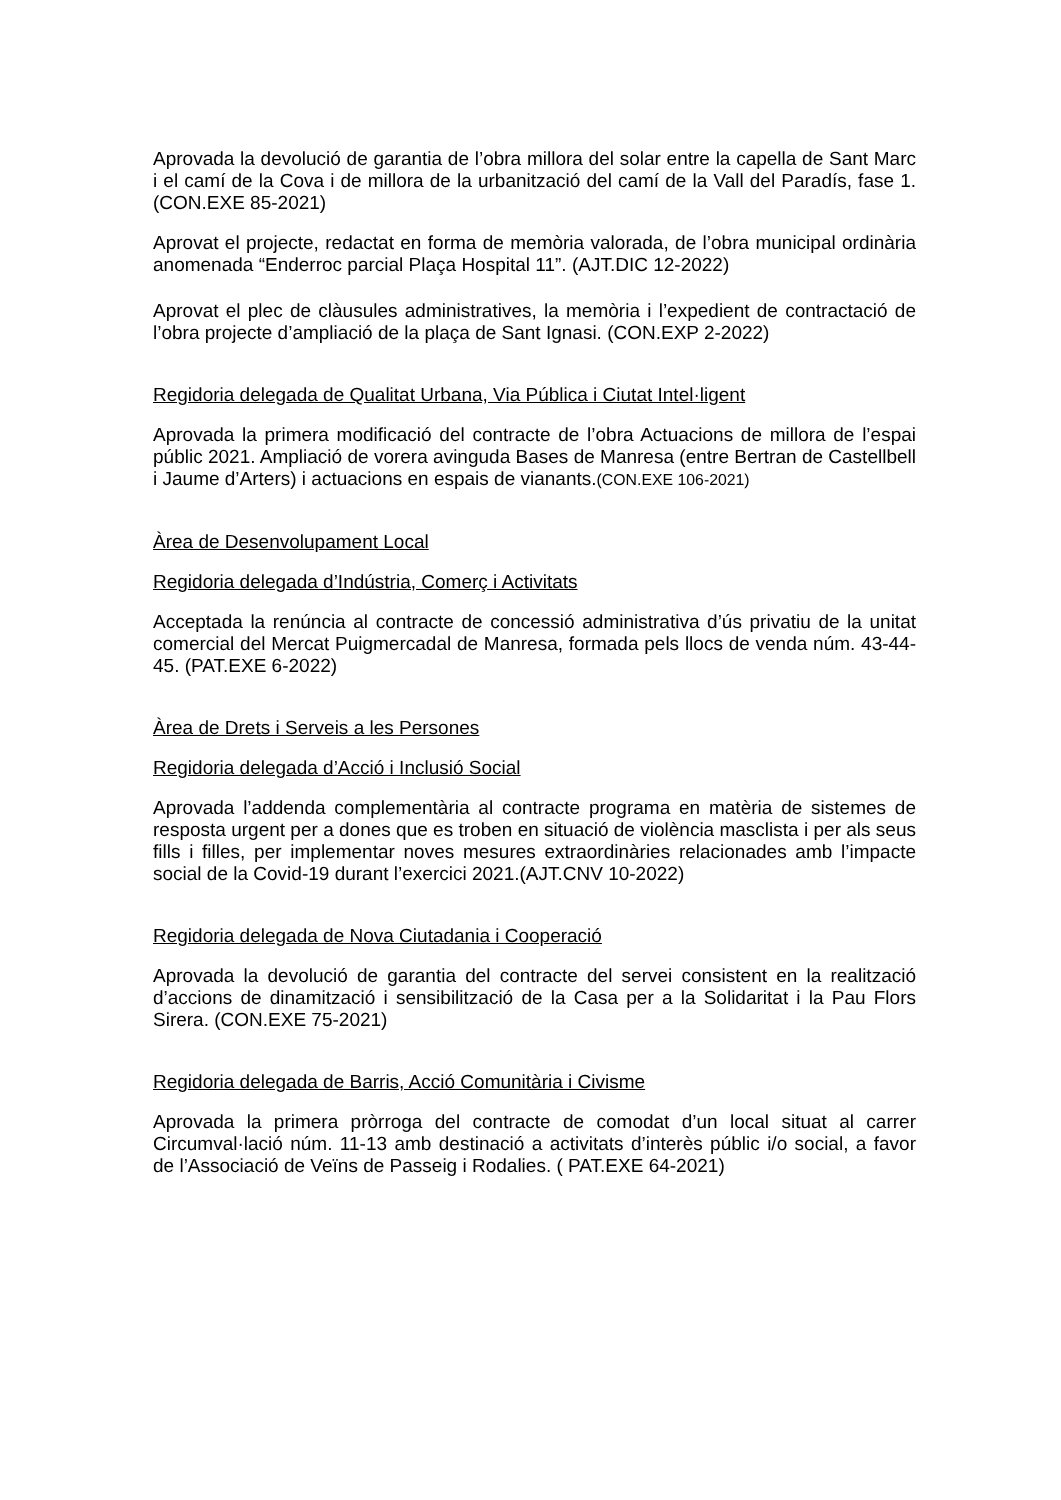Aprovada la devolució de garantia de l’obra millora del solar entre la capella de Sant Marc i el camí de la Cova i de millora de la urbanització del camí de la Vall del Paradís, fase 1.(CON.EXE 85-2021)
Aprovat el projecte, redactat en forma de memòria valorada, de l’obra municipal ordinària anomenada “Enderroc parcial Plaça Hospital 11”. (AJT.DIC 12-2022)
Aprovat el plec de clàusules administratives, la memòria i l’expedient de contractació de l’obra projecte d’ampliació de la plaça de Sant Ignasi. (CON.EXP 2-2022)
Regidoria delegada de Qualitat Urbana, Via Pública i Ciutat Intel·ligent
Aprovada la primera modificació del contracte de l’obra Actuacions de millora de l’espai públic 2021. Ampliació de vorera avinguda Bases de Manresa (entre Bertran de Castellbell i Jaume d’Arters) i actuacions en espais de vianants.(CON.EXE 106-2021)
Àrea de Desenvolupament Local
Regidoria delegada d’Indústria, Comerç i Activitats
Acceptada la renúncia al contracte de concessió administrativa d’ús privatiu de la unitat comercial del Mercat Puigmercadal de Manresa, formada pels llocs de venda núm. 43-44-45. (PAT.EXE 6-2022)
Àrea de Drets i Serveis a les Persones
Regidoria delegada d’Acció i Inclusió Social
Aprovada l’addenda complementària al contracte programa en matèria de sistemes de resposta urgent per a dones que es troben en situació de violència masclista i per als seus fills i filles, per implementar noves mesures extraordinàries relacionades amb l’impacte social de la Covid-19 durant l’exercici 2021.(AJT.CNV 10-2022)
Regidoria delegada de Nova Ciutadania i Cooperació
Aprovada la devolució de garantia del contracte del servei consistent en la realització d’accions de dinamització i sensibilització de la Casa per a la Solidaritat i la Pau Flors Sirera. (CON.EXE 75-2021)
Regidoria delegada de Barris, Acció Comunitària i Civisme
Aprovada la primera pròrroga del contracte de comodat d’un local situat al carrer Circumval·lació núm. 11-13 amb destinació a activitats d’interès públic i/o social, a favor de l’Associació de Veïns de Passeig i Rodalies. ( PAT.EXE 64-2021)